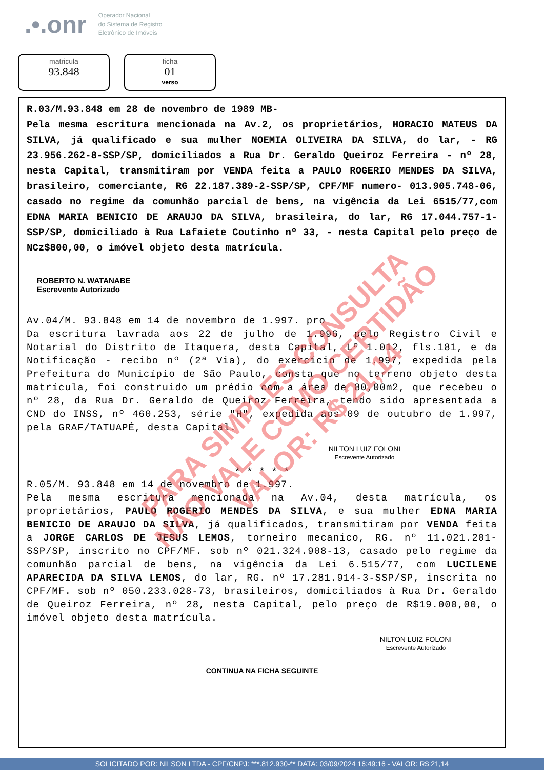.•.onr Operador Nacional
do Sistema de Registro
Eletrônico de Imóveis
matricula
93.848
ficha
01
verso
R.03/M.93.848 em 28 de novembro de 1989 MB-
Pela mesma escritura mencionada na Av.2, os proprietários, HORACIO MATEUS DA SILVA, já qualificado e sua mulher NOEMIA OLIVEIRA DA SILVA, do lar, - RG 23.956.262-8-SSP/SP, domiciliados a Rua Dr. Geraldo Queiroz Ferreira - nº 28, nesta Capital, transmitiram por VENDA feita a PAULO ROGERIO MENDES DA SILVA, brasileiro, comerciante, RG 22.187.389-2-SSP/SP, CPF/MF numero- 013.905.748-06, casado no regime da comunhão parcial de bens, na vigência da Lei 6515/77,com EDNA MARIA BENICIO DE ARAUJO DA SILVA, brasileira, do lar, RG 17.044.757-1-SSP/SP, domiciliado à Rua Lafaiete Coutinho nº 33, - nesta Capital pelo preço de NCz$800,00, o imóvel objeto desta matrícula.
ROBERTO N. WATANABE
Escrevente Autorizado
Av.04/M. 93.848 em 14 de novembro de 1.997. pro
Da escritura lavrada aos 22 de julho de 1.996, pelo Registro Civil e Notarial do Distrito de Itaquera, desta Capital, Lº 1.012, fls.181, e da Notificação - recibo nº (2ª Via), do exercício de 1.997, expedida pela Prefeitura do Município de São Paulo, consta que no terreno objeto desta matrícula, foi construido um prédio com a área de 80,00m2, que recebeu o nº 28, da Rua Dr. Geraldo de Queiroz Ferreira, tendo sido apresentada a CND do INSS, nº 460.253, série "H", expedida aos 09 de outubro de 1.997, pela GRAF/TATUAPÉ, desta Capital.
NILTON LUIZ FOLONI
Escrevente Autorizado
* * * * *
R.05/M. 93.848 em 14 de novembro de 1.997.
Pela mesma escritura mencionada na Av.04, desta matrícula, os proprietários, PAULO ROGERIO MENDES DA SILVA, e sua mulher EDNA MARIA BENICIO DE ARAUJO DA SILVA, já qualificados, transmitiram por VENDA feita a JORGE CARLOS DE JESUS LEMOS, torneiro mecanico, RG. nº 11.021.201-SSP/SP, inscrito no CPF/MF. sob nº 021.324.908-13, casado pelo regime da comunhão parcial de bens, na vigência da Lei 6.515/77, com LUCILENE APARECIDA DA SILVA LEMOS, do lar, RG. nº 17.281.914-3-SSP/SP, inscrita no CPF/MF. sob nº 050.233.028-73, brasileiros, domiciliados à Rua Dr. Geraldo de Queiroz Ferreira, nº 28, nesta Capital, pelo preço de R$19.000,00, o imóvel objeto desta matrícula.
NILTON LUIZ FOLONI
Escrevente Autorizado
CONTINUA NA FICHA SEGUINTE
PARA SIMPLES CONSULTA
NÃO VALE COMO CERTIDÃO
VALOR: R$ 21,14
SOLICITADO POR: NILSON LTDA - CPF/CNPJ: ***.812.930-** DATA: 03/09/2024 16:49:16 - VALOR: R$ 21,14